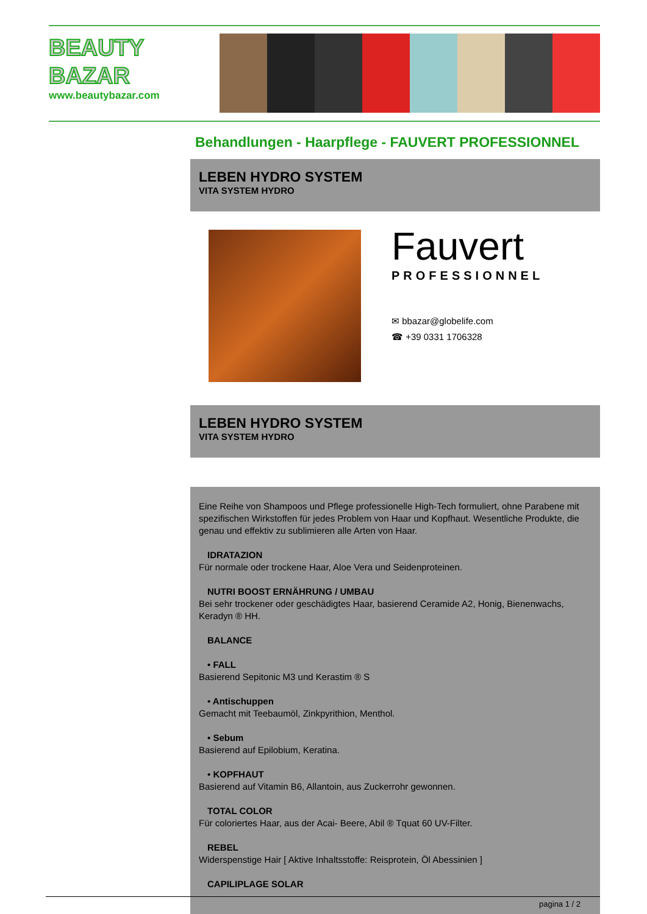BEAUTY
BAZAR
www.beautybazar.com
Behandlungen - Haarpflege - FAUVERT PROFESSIONNEL
LEBEN HYDRO SYSTEM
VITA SYSTEM HYDRO
Fauvert
PROFESSIONNEL
✉ bbazar@globelife.com
☎ +39 0331 1706328
LEBEN HYDRO SYSTEM
VITA SYSTEM HYDRO
Eine Reihe von Shampoos und Pflege professionelle High-Tech formuliert, ohne Parabene mit spezifischen Wirkstoffen für jedes Problem von Haar und Kopfhaut. Wesentliche Produkte, die genau und effektiv zu sublimieren alle Arten von Haar.
IDRATAZION
Für normale oder trockene Haar, Aloe Vera und Seidenproteinen.
NUTRI BOOST ERNÄHRUNG / UMBAU
Bei sehr trockener oder geschädigtes Haar, basierend Ceramide A2, Honig, Bienenwachs, Keradyn ® HH.
BALANCE
• FALL
Basierend Sepitonic M3 und Kerastim ® S
• Antischuppen
Gemacht mit Teebaumöl, Zinkpyrithion, Menthol.
• Sebum
Basierend auf Epilobium, Keratina.
• KOPFHAUT
Basierend auf Vitamin B6, Allantoin, aus Zuckerrohr gewonnen.
TOTAL COLOR
Für coloriertes Haar, aus der Acai- Beere, Abil ® Tquat 60 UV-Filter.
REBEL
Widerspenstige Hair [ Aktive Inhaltsstoffe: Reisprotein, Öl Abessinien ]
CAPILIPLAGE SOLAR
pagina 1 / 2